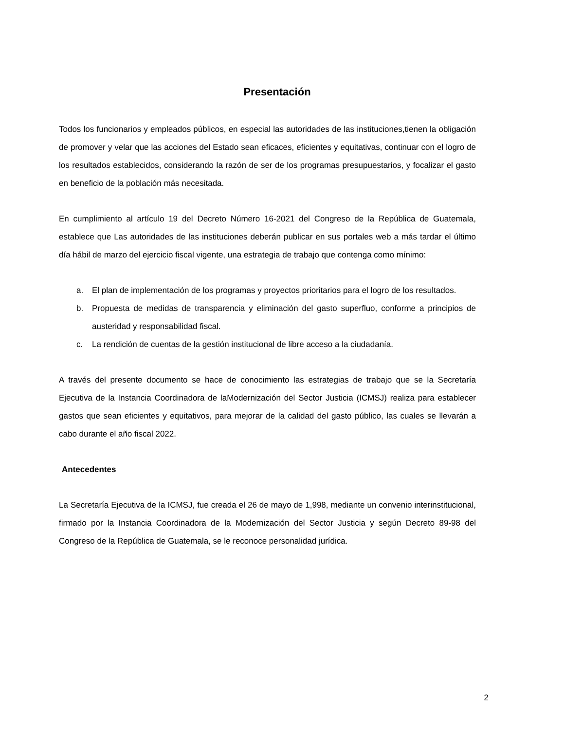Presentación
Todos los funcionarios y empleados públicos, en especial las autoridades de las instituciones,tienen la obligación de promover y velar que las acciones del Estado sean eficaces, eficientes y equitativas, continuar con el logro de los resultados establecidos, considerando la razón de ser de los programas presupuestarios, y focalizar el gasto en beneficio de la población más necesitada.
En cumplimiento al artículo 19 del Decreto Número 16-2021 del Congreso de la República de Guatemala, establece que Las autoridades de las instituciones deberán publicar en sus portales web a más tardar el último día hábil de marzo del ejercicio fiscal vigente, una estrategia de trabajo que contenga como mínimo:
a. El plan de implementación de los programas y proyectos prioritarios para el logro de los resultados.
b. Propuesta de medidas de transparencia y eliminación del gasto superfluo, conforme a principios de austeridad y responsabilidad fiscal.
c. La rendición de cuentas de la gestión institucional de libre acceso a la ciudadanía.
A través del presente documento se hace de conocimiento las estrategias de trabajo que se la Secretaría Ejecutiva de la Instancia Coordinadora de laModernización del Sector Justicia (ICMSJ) realiza para establecer gastos que sean eficientes y equitativos, para mejorar de la calidad del gasto público, las cuales se llevarán a cabo durante el año fiscal 2022.
Antecedentes
La Secretaría Ejecutiva de la ICMSJ, fue creada el 26 de mayo de 1,998, mediante un convenio interinstitucional, firmado por la Instancia Coordinadora de la Modernización del Sector Justicia y según Decreto 89-98 del Congreso de la República de Guatemala, se le reconoce personalidad jurídica.
2